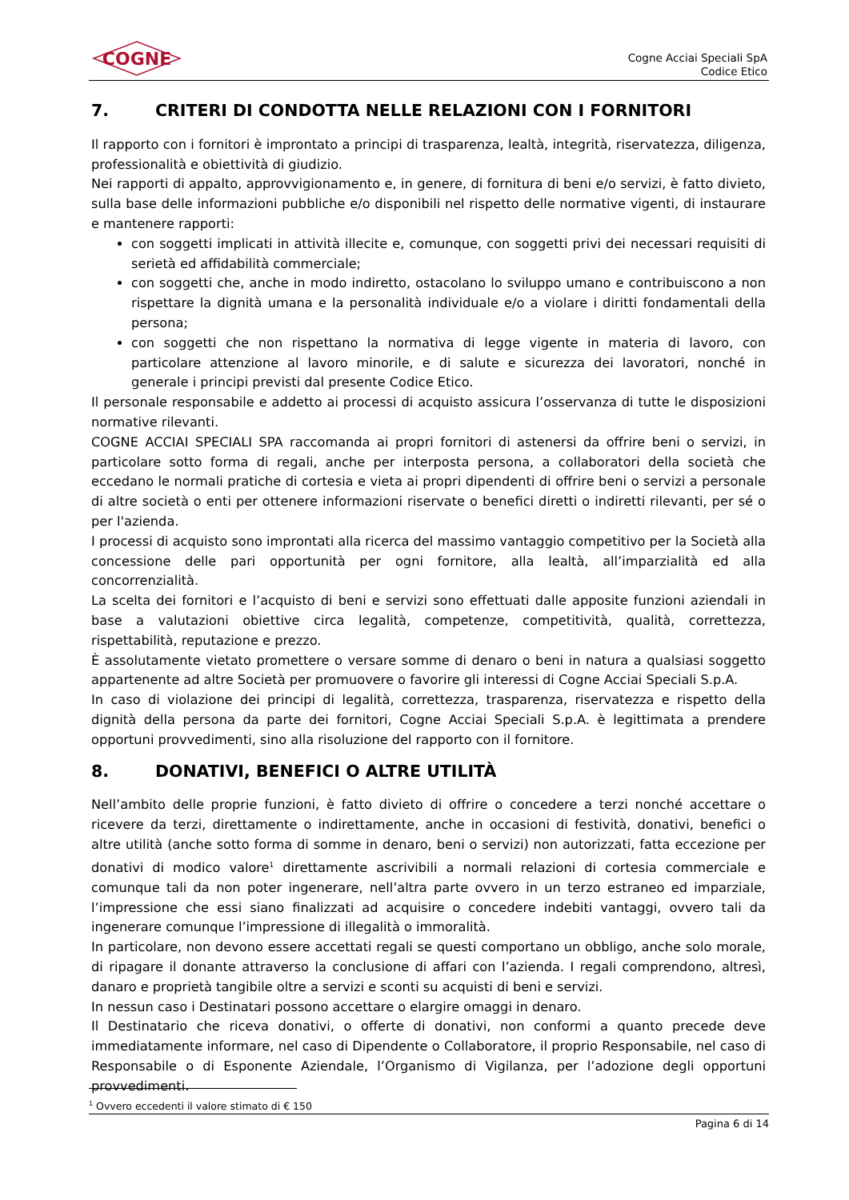COGNE
Cogne Acciai Speciali SpA
Codice Etico
7. CRITERI DI CONDOTTA NELLE RELAZIONI CON I FORNITORI
Il rapporto con i fornitori è improntato a principi di trasparenza, lealtà, integrità, riservatezza, diligenza, professionalità e obiettività di giudizio.
Nei rapporti di appalto, approvvigionamento e, in genere, di fornitura di beni e/o servizi, è fatto divieto, sulla base delle informazioni pubbliche e/o disponibili nel rispetto delle normative vigenti, di instaurare e mantenere rapporti:
con soggetti implicati in attività illecite e, comunque, con soggetti privi dei necessari requisiti di serietà ed affidabilità commerciale;
con soggetti che, anche in modo indiretto, ostacolano lo sviluppo umano e contribuiscono a non rispettare la dignità umana e la personalità individuale e/o a violare i diritti fondamentali della persona;
con soggetti che non rispettano la normativa di legge vigente in materia di lavoro, con particolare attenzione al lavoro minorile, e di salute e sicurezza dei lavoratori, nonché in generale i principi previsti dal presente Codice Etico.
Il personale responsabile e addetto ai processi di acquisto assicura l’osservanza di tutte le disposizioni normative rilevanti.
COGNE ACCIAI SPECIALI SPA raccomanda ai propri fornitori di astenersi da offrire beni o servizi, in particolare sotto forma di regali, anche per interposta persona, a collaboratori della società che eccedano le normali pratiche di cortesia e vieta ai propri dipendenti di offrire beni o servizi a personale di altre società o enti per ottenere informazioni riservate o benefici diretti o indiretti rilevanti, per sé o per l'azienda.
I processi di acquisto sono improntati alla ricerca del massimo vantaggio competitivo per la Società alla concessione delle pari opportunità per ogni fornitore, alla lealtà, all’imparzialità ed alla concorrenzialità.
La scelta dei fornitori e l’acquisto di beni e servizi sono effettuati dalle apposite funzioni aziendali in base a valutazioni obiettive circa legalità, competenze, competitività, qualità, correttezza, rispettabilità, reputazione e prezzo.
È assolutamente vietato promettere o versare somme di denaro o beni in natura a qualsiasi soggetto appartenente ad altre Società per promuovere o favorire gli interessi di Cogne Acciai Speciali S.p.A.
In caso di violazione dei principi di legalità, correttezza, trasparenza, riservatezza e rispetto della dignità della persona da parte dei fornitori, Cogne Acciai Speciali S.p.A. è legittimata a prendere opportuni provvedimenti, sino alla risoluzione del rapporto con il fornitore.
8. DONATIVI, BENEFICI O ALTRE UTILITÀ
Nell’ambito delle proprie funzioni, è fatto divieto di offrire o concedere a terzi nonché accettare o ricevere da terzi, direttamente o indirettamente, anche in occasioni di festività, donativi, benefici o altre utilità (anche sotto forma di somme in denaro, beni o servizi) non autorizzati, fatta eccezione per donativi di modico valore<sup>1</sup> direttamente ascrivibili a normali relazioni di cortesia commerciale e comunque tali da non poter ingenerare, nell’altra parte ovvero in un terzo estraneo ed imparziale, l’impressione che essi siano finalizzati ad acquisire o concedere indebiti vantaggi, ovvero tali da ingenerare comunque l’impressione di illegalità o immoralità.
In particolare, non devono essere accettati regali se questi comportano un obbligo, anche solo morale, di ripagare il donante attraverso la conclusione di affari con l’azienda. I regali comprendono, altresì, danaro e proprietà tangibile oltre a servizi e sconti su acquisti di beni e servizi.
In nessun caso i Destinatari possono accettare o elargire omaggi in denaro.
Il Destinatario che riceva donativi, o offerte di donativi, non conformi a quanto precede deve immediatamente informare, nel caso di Dipendente o Collaboratore, il proprio Responsabile, nel caso di Responsabile o di Esponente Aziendale, l’Organismo di Vigilanza, per l’adozione degli opportuni provvedimenti.
<sup>1</sup> Ovvero eccedenti il valore stimato di € 150
Pagina 6 di 14